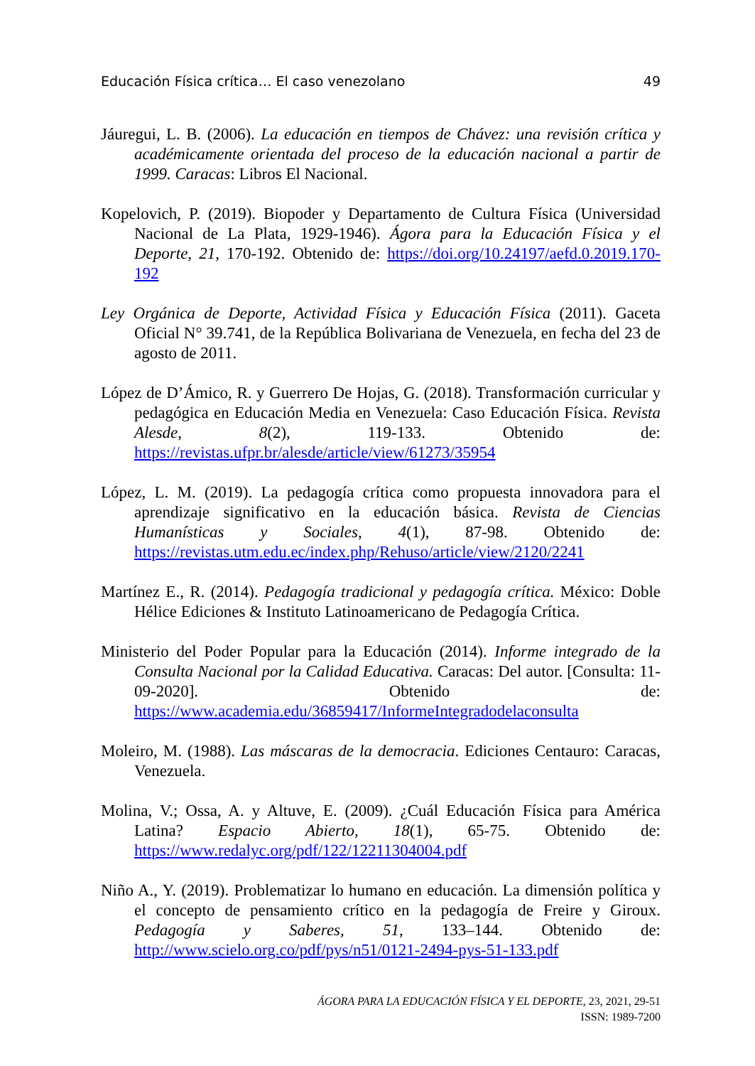Educación Física crítica… El caso venezolano 49
Jáuregui, L. B. (2006). La educación en tiempos de Chávez: una revisión crítica y académicamente orientada del proceso de la educación nacional a partir de 1999. Caracas: Libros El Nacional.
Kopelovich, P. (2019). Biopoder y Departamento de Cultura Física (Universidad Nacional de La Plata, 1929-1946). Ágora para la Educación Física y el Deporte, 21, 170-192. Obtenido de: https://doi.org/10.24197/aefd.0.2019.170-192
Ley Orgánica de Deporte, Actividad Física y Educación Física (2011). Gaceta Oficial N° 39.741, de la República Bolivariana de Venezuela, en fecha del 23 de agosto de 2011.
López de D’Ámico, R. y Guerrero De Hojas, G. (2018). Transformación curricular y pedagógica en Educación Media en Venezuela: Caso Educación Física. Revista Alesde, 8(2), 119-133. Obtenido de: https://revistas.ufpr.br/alesde/article/view/61273/35954
López, L. M. (2019). La pedagogía crítica como propuesta innovadora para el aprendizaje significativo en la educación básica. Revista de Ciencias Humanísticas y Sociales, 4(1), 87-98. Obtenido de: https://revistas.utm.edu.ec/index.php/Rehuso/article/view/2120/2241
Martínez E., R. (2014). Pedagogía tradicional y pedagogía crítica. México: Doble Hélice Ediciones & Instituto Latinoamericano de Pedagogía Crítica.
Ministerio del Poder Popular para la Educación (2014). Informe integrado de la Consulta Nacional por la Calidad Educativa. Caracas: Del autor. [Consulta: 11-09-2020]. Obtenido de: https://www.academia.edu/36859417/InformeIntegradodelaconsulta
Moleiro, M. (1988). Las máscaras de la democracia. Ediciones Centauro: Caracas, Venezuela.
Molina, V.; Ossa, A. y Altuve, E. (2009). ¿Cuál Educación Física para América Latina? Espacio Abierto, 18(1), 65-75. Obtenido de: https://www.redalyc.org/pdf/122/12211304004.pdf
Niño A., Y. (2019). Problematizar lo humano en educación. La dimensión política y el concepto de pensamiento crítico en la pedagogía de Freire y Giroux. Pedagogía y Saberes, 51, 133–144. Obtenido de: http://www.scielo.org.co/pdf/pys/n51/0121-2494-pys-51-133.pdf
ÁGORA PARA LA EDUCACIÓN FÍSICA Y EL DEPORTE, 23, 2021, 29-51
ISSN: 1989-7200